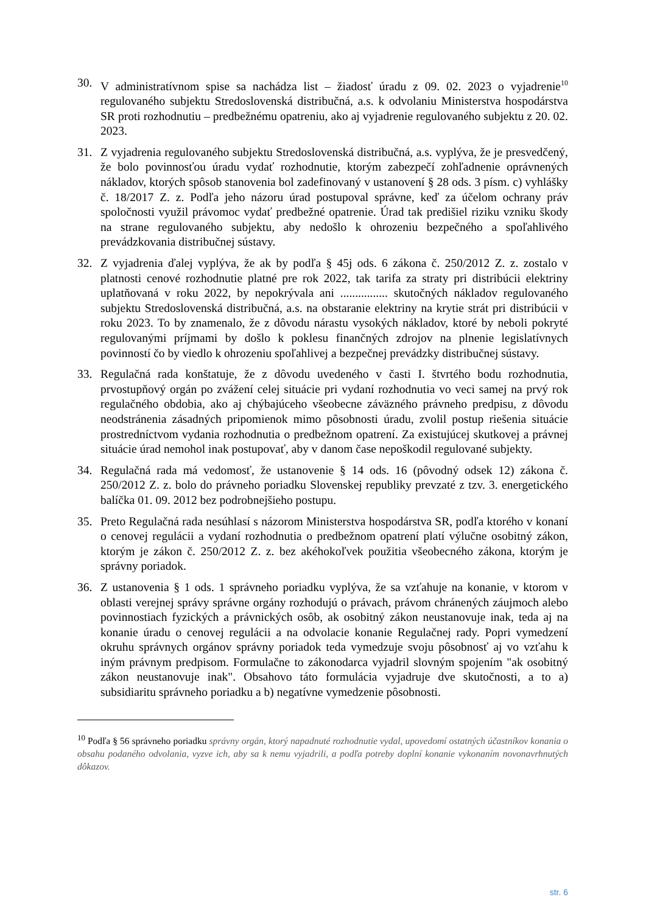30. V administratívnom spise sa nachádza list – žiadosť úradu z 09. 02. 2023 o vyjadrenie<sup>10</sup> regulovaného subjektu Stredoslovenská distribučná, a.s. k odvolaniu Ministerstva hospodárstva SR proti rozhodnutiu – predbežnému opatreniu, ako aj vyjadrenie regulovaného subjektu z 20. 02. 2023.
31. Z vyjadrenia regulovaného subjektu Stredoslovenská distribučná, a.s. vyplýva, že je presvedčený, že bolo povinnosťou úradu vydať rozhodnutie, ktorým zabezpečí zohľadnenie oprávnených nákladov, ktorých spôsob stanovenia bol zadefinovaný v ustanovení § 28 ods. 3 písm. c) vyhlášky č. 18/2017 Z. z. Podľa jeho názoru úrad postupoval správne, keď za účelom ochrany práv spoločnosti využil právomoc vydať predbežné opatrenie. Úrad tak predišiel riziku vzniku škody na strane regulovaného subjektu, aby nedošlo k ohrozeniu bezpečného a spoľahlivého prevádzkovania distribučnej sústavy.
32. Z vyjadrenia ďalej vyplýva, že ak by podľa § 45j ods. 6 zákona č. 250/2012 Z. z. zostalo v platnosti cenové rozhodnutie platné pre rok 2022, tak tarifa za straty pri distribúcii elektriny uplatňovaná v roku 2022, by nepokrývala ani ................ skutočných nákladov regulovaného subjektu Stredoslovenská distribučná, a.s. na obstaranie elektriny na krytie strát pri distribúcii v roku 2023. To by znamenalo, že z dôvodu nárastu vysokých nákladov, ktoré by neboli pokryté regulovanými príjmami by došlo k poklesu finančných zdrojov na plnenie legislatívnych povinností čo by viedlo k ohrozeniu spoľahlivej a bezpečnej prevádzky distribučnej sústavy.
33. Regulačná rada konštatuje, že z dôvodu uvedeného v časti I. štvrtého bodu rozhodnutia, prvostupňový orgán po zvážení celej situácie pri vydaní rozhodnutia vo veci samej na prvý rok regulačného obdobia, ako aj chýbajúceho všeobecne záväzného právneho predpisu, z dôvodu neodstránenia zásadných pripomienok mimo pôsobnosti úradu, zvolil postup riešenia situácie prostredníctvom vydania rozhodnutia o predbežnom opatrení. Za existujúcej skutkovej a právnej situácie úrad nemohol inak postupovať, aby v danom čase nepoškodil regulované subjekty.
34. Regulačná rada má vedomosť, že ustanovenie § 14 ods. 16 (pôvodný odsek 12) zákona č. 250/2012 Z. z. bolo do právneho poriadku Slovenskej republiky prevzaté z tzv. 3. energetického balíčka 01. 09. 2012 bez podrobnejšieho postupu.
35. Preto Regulačná rada nesúhlasí s názorom Ministerstva hospodárstva SR, podľa ktorého v konaní o cenovej regulácii a vydaní rozhodnutia o predbežnom opatrení platí výlučne osobitný zákon, ktorým je zákon č. 250/2012 Z. z. bez akéhokoľvek použitia všeobecného zákona, ktorým je správny poriadok.
36. Z ustanovenia § 1 ods. 1 správneho poriadku vyplýva, že sa vzťahuje na konanie, v ktorom v oblasti verejnej správy správne orgány rozhodujú o právach, právom chránených záujmoch alebo povinnostiach fyzických a právnických osôb, ak osobitný zákon neustanovuje inak, teda aj na konanie úradu o cenovej regulácii a na odvolacie konanie Regulačnej rady. Popri vymedzení okruhu správnych orgánov správny poriadok teda vymedzuje svoju pôsobnosť aj vo vzťahu k iným právnym predpisom. Formulačne to zákonodarca vyjadril slovným spojením "ak osobitný zákon neustanovuje inak". Obsahovo táto formulácia vyjadruje dve skutočnosti, a to a) subsidiaritu správneho poriadku a b) negatívne vymedzenie pôsobnosti.
<sup>10</sup> Podľa § 56 správneho poriadku správny orgán, ktorý napadnuté rozhodnutie vydal, upovedomí ostatných účastníkov konania o obsahu podaného odvolania, vyzve ich, aby sa k nemu vyjadrili, a podľa potreby doplní konanie vykonaním novonavrhnutých dôkazov.
str. 6